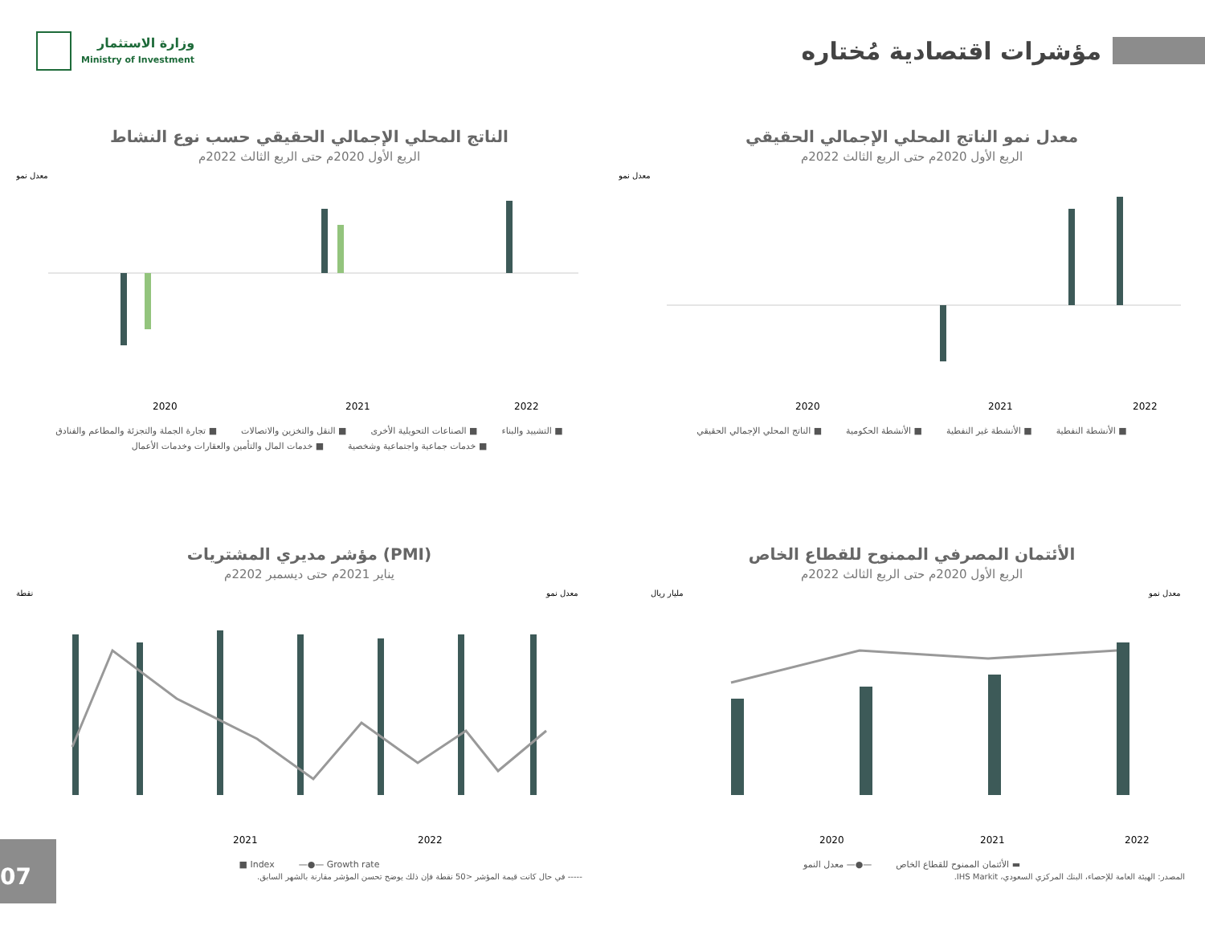وزارة الاستثمار
Ministry of Investment
مؤشرات اقتصادية مُختاره
الناتج المحلي الإجمالي الحقيقي حسب نوع النشاط
الربع الأول 2020م حتى الربع الثالث 2022م
معدل نمو
2020
2021
2022
■ التشييد والبناء ■ الصناعات التحويلية الأخرى ■ النقل والتخزين والاتصالات ■ تجارة الجملة والتجزئة والمطاعم والفنادق ■ خدمات جماعية واجتماعية وشخصية ■ خدمات المال والتأمين والعقارات وخدمات الأعمال
معدل نمو الناتج المحلي الإجمالي الحقيقي
الربع الأول 2020م حتى الربع الثالث 2022م
معدل نمو
2020
2021
2022
■ الأنشطة النفطية ■ الأنشطة غير النفطية ■ الأنشطة الحكومية ■ الناتج المحلي الإجمالي الحقيقي
مؤشر مديري المشتريات (PMI)
يناير 2021م حتى ديسمبر 2202م
نقطة
معدل نمو
2021
2022
■ Index —●— Growth rate
الأئتمان المصرفي الممنوح للقطاع الخاص
الربع الأول 2020م حتى الربع الثالث 2022م
مليار ريال
معدل نمو
2020
2021
2022
▬ الأئتمان الممنوح للقطاع الخاص —●— معدل النمو
----- في حال كانت قيمة المؤشر <50 نقطة فإن ذلك يوضح تحسن المؤشر مقارنة بالشهر السابق.
المصدر: الهيئة العامة للإحصاء، البنك المركزي السعودي، IHS Markit.
07